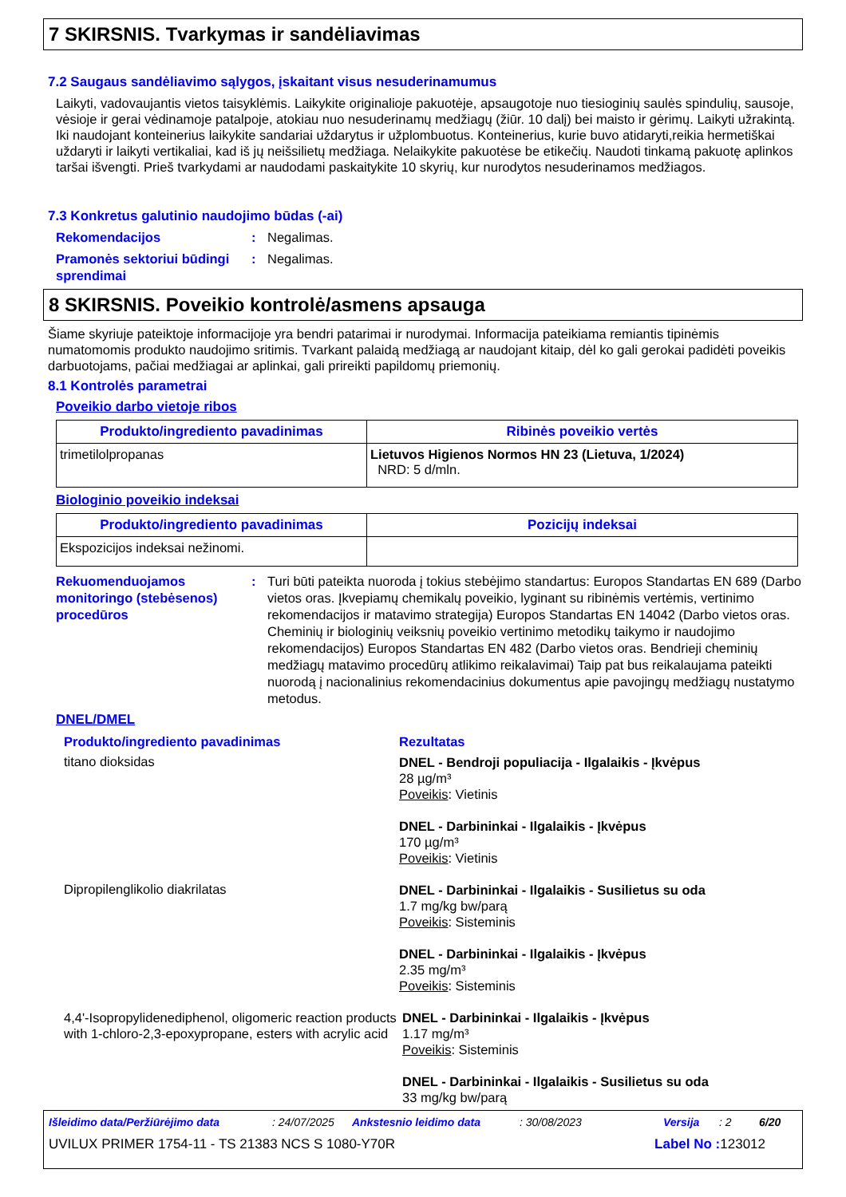7 SKIRSNIS. Tvarkymas ir sandėliavimas
7.2 Saugaus sandėliavimo sąlygos, įskaitant visus nesuderinamumus
Laikyti, vadovaujantis vietos taisyklėmis. Laikykite originalioje pakuotėje, apsaugotoje nuo tiesioginių saulės spindulių, sausoje, vėsioje ir gerai vėdinamoje patalpoje, atokiau nuo nesuderinamų medžiagų (žiūr. 10 dalį) bei maisto ir gėrimų. Laikyti užrakintą. Iki naudojant konteinerius laikykite sandariai uždarytus ir užplombuotus. Konteinerius, kurie buvo atidaryti,reikia hermetiškai uždaryti ir laikyti vertikaliai, kad iš jų neišsilietų medžiaga. Nelaikykite pakuotėse be etikečių. Naudoti tinkamą pakuotę aplinkos taršai išvengti. Prieš tvarkydami ar naudodami paskaitykite 10 skyrių, kur nurodytos nesuderinamos medžiagos.
7.3 Konkretus galutinio naudojimo būdas (-ai)
Rekomendacijos: Negalimas.
Pramonės sektoriui būdingi sprendimai: Negalimas.
8 SKIRSNIS. Poveikio kontrolė/asmens apsauga
Šiame skyriuje pateiktoje informacijoje yra bendri patarimai ir nurodymai. Informacija pateikiama remiantis tipinėmis numatomomis produkto naudojimo sritimis. Tvarkant palaidą medžiagą ar naudojant kitaip, dėl ko gali gerokai padidėti poveikis darbuotojams, pačiai medžiagai ar aplinkai, gali prireikti papildomų priemonių.
8.1 Kontrolės parametrai
Poveikio darbo vietoje ribos
| Produkto/ingrediento pavadinimas | Ribinės poveikio vertės |
| --- | --- |
| trimetilolpropanas | Lietuvos Higienos Normos HN 23 (Lietuva, 1/2024) NRD: 5 d/mln. |
Biologinio poveikio indeksai
| Produkto/ingrediento pavadinimas | Pozicijų indeksai |
| --- | --- |
| Ekspozicijos indeksai nežinomi. | |
Rekuomenduojamos monitoringo (stebėsenos) procedūros: Turi būti pateikta nuoroda į tokius stebėjimo standartus: Europos Standartas EN 689 (Darbo vietos oras. Įkvepiamų chemikalų poveikio, lyginant su ribinėmis vertėmis, vertinimo rekomendacijos ir matavimo strategija) Europos Standartas EN 14042 (Darbo vietos oras. Cheminių ir biologinių veiksnių poveikio vertinimo metodikų taikymo ir naudojimo rekomendacijos) Europos Standartas EN 482 (Darbo vietos oras. Bendrieji cheminių medžiagų matavimo procedūrų atlikimo reikalavimai) Taip pat bus reikalaujama pateikti nuorodą į nacionalinius rekomendacinius dokumentus apie pavojingų medžiagų nustatymo metodus.
DNEL/DMEL
Produkto/ingrediento pavadinimas Rezultatas
titano dioksidas DNEL - Bendroji populiacija - Ilgalaikis - Įkvėpus
28 µg/m³
Poveikis: Vietinis
DNEL - Darbininkai - Ilgalaikis - Įkvėpus
170 µg/m³
Poveikis: Vietinis
Dipropilenglikolio diakrilatas DNEL - Darbininkai - Ilgalaikis - Susilietus su oda
1.7 mg/kg bw/parą
Poveikis: Sisteminis
DNEL - Darbininkai - Ilgalaikis - Įkvėpus
2.35 mg/m³
Poveikis: Sisteminis
4,4'-Isopropylidenediphenol, oligomeric reaction products with 1-chloro-2,3-epoxypropane, esters with acrylic acid DNEL - Darbininkai - Ilgalaikis - Įkvėpus
1.17 mg/m³
Poveikis: Sisteminis
DNEL - Darbininkai - Ilgalaikis - Susilietus su oda
33 mg/kg bw/parą
Išleidimo data/Peržiūrėjimo data: 24/07/2025 Ankstesnio leidimo data: 30/08/2023 Versija: 2 6/20
UVILUX PRIMER 1754-11 - TS 21383 NCS S 1080-Y70R Label No : 123012